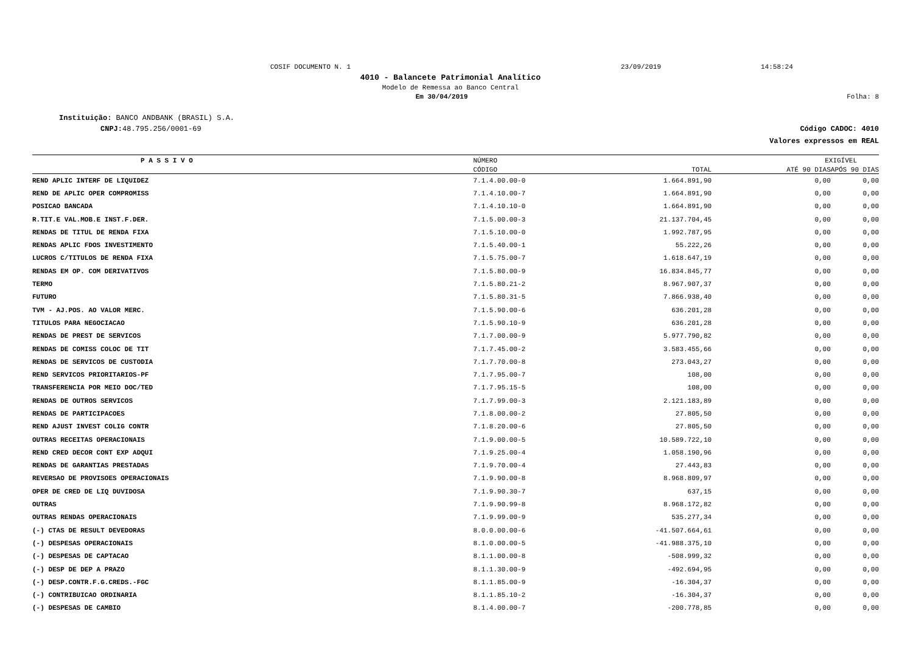COSIF DOCUMENTO N. 1 23/09/2019 14:58:24
4010 - Balancete Patrimonial Analítico
Modelo de Remessa ao Banco Central
Em 30/04/2019 Folha: 8
Instituição: BANCO ANDBANK (BRASIL) S.A.
CNPJ: 48.795.256/0001-69 Código CADOC: 4010
Valores expressos em REAL
| P A S S I V O | NÚMERO | | EXIGÍVEL | |
| --- | --- | --- | --- | --- |
| | CÓDIGO | TOTAL | ATÉ 90 DIAS | APÓS 90 DIAS |
| REND APLIC INTERF DE LIQUIDEZ | 7.1.4.00.00-0 | 1.664.891,90 | 0,00 | 0,00 |
| REND DE APLIC OPER COMPROMISS | 7.1.4.10.00-7 | 1.664.891,90 | 0,00 | 0,00 |
| POSICAO BANCADA | 7.1.4.10.10-0 | 1.664.891,90 | 0,00 | 0,00 |
| R.TIT.E VAL.MOB.E INST.F.DER. | 7.1.5.00.00-3 | 21.137.704,45 | 0,00 | 0,00 |
| RENDAS DE TITUL DE RENDA FIXA | 7.1.5.10.00-0 | 1.992.787,95 | 0,00 | 0,00 |
| RENDAS APLIC FDOS INVESTIMENTO | 7.1.5.40.00-1 | 55.222,26 | 0,00 | 0,00 |
| LUCROS C/TITULOS DE RENDA FIXA | 7.1.5.75.00-7 | 1.618.647,19 | 0,00 | 0,00 |
| RENDAS EM OP. COM DERIVATIVOS | 7.1.5.80.00-9 | 16.834.845,77 | 0,00 | 0,00 |
| TERMO | 7.1.5.80.21-2 | 8.967.907,37 | 0,00 | 0,00 |
| FUTURO | 7.1.5.80.31-5 | 7.866.938,40 | 0,00 | 0,00 |
| TVM - AJ.POS. AO VALOR MERC. | 7.1.5.90.00-6 | 636.201,28 | 0,00 | 0,00 |
| TITULOS PARA NEGOCIACAO | 7.1.5.90.10-9 | 636.201,28 | 0,00 | 0,00 |
| RENDAS DE PREST DE SERVICOS | 7.1.7.00.00-9 | 5.977.790,82 | 0,00 | 0,00 |
| RENDAS DE COMISS COLOC DE TIT | 7.1.7.45.00-2 | 3.583.455,66 | 0,00 | 0,00 |
| RENDAS DE SERVICOS DE CUSTODIA | 7.1.7.70.00-8 | 273.043,27 | 0,00 | 0,00 |
| REND SERVICOS PRIORITARIOS-PF | 7.1.7.95.00-7 | 108,00 | 0,00 | 0,00 |
| TRANSFERENCIA POR MEIO DOC/TED | 7.1.7.95.15-5 | 108,00 | 0,00 | 0,00 |
| RENDAS DE OUTROS SERVICOS | 7.1.7.99.00-3 | 2.121.183,89 | 0,00 | 0,00 |
| RENDAS DE PARTICIPACOES | 7.1.8.00.00-2 | 27.805,50 | 0,00 | 0,00 |
| REND AJUST INVEST COLIG CONTR | 7.1.8.20.00-6 | 27.805,50 | 0,00 | 0,00 |
| OUTRAS RECEITAS OPERACIONAIS | 7.1.9.00.00-5 | 10.589.722,10 | 0,00 | 0,00 |
| REND CRED DECOR CONT EXP ADQUI | 7.1.9.25.00-4 | 1.058.190,96 | 0,00 | 0,00 |
| RENDAS DE GARANTIAS PRESTADAS | 7.1.9.70.00-4 | 27.443,83 | 0,00 | 0,00 |
| REVERSAO DE PROVISOES OPERACIONAIS | 7.1.9.90.00-8 | 8.968.809,97 | 0,00 | 0,00 |
| OPER DE CRED DE LIQ DUVIDOSA | 7.1.9.90.30-7 | 637,15 | 0,00 | 0,00 |
| OUTRAS | 7.1.9.90.99-8 | 8.968.172,82 | 0,00 | 0,00 |
| OUTRAS RENDAS OPERACIONAIS | 7.1.9.99.00-9 | 535.277,34 | 0,00 | 0,00 |
| (-) CTAS DE RESULT DEVEDORAS | 8.0.0.00.00-6 | -41.507.664,61 | 0,00 | 0,00 |
| (-) DESPESAS OPERACIONAIS | 8.1.0.00.00-5 | -41.988.375,10 | 0,00 | 0,00 |
| (-) DESPESAS DE CAPTACAO | 8.1.1.00.00-8 | -508.999,32 | 0,00 | 0,00 |
| (-) DESP DE DEP A PRAZO | 8.1.1.30.00-9 | -492.694,95 | 0,00 | 0,00 |
| (-) DESP.CONTR.F.G.CREDS.-FGC | 8.1.1.85.00-9 | -16.304,37 | 0,00 | 0,00 |
| (-) CONTRIBUICAO ORDINARIA | 8.1.1.85.10-2 | -16.304,37 | 0,00 | 0,00 |
| (-) DESPESAS DE CAMBIO | 8.1.4.00.00-7 | -200.778,85 | 0,00 | 0,00 |